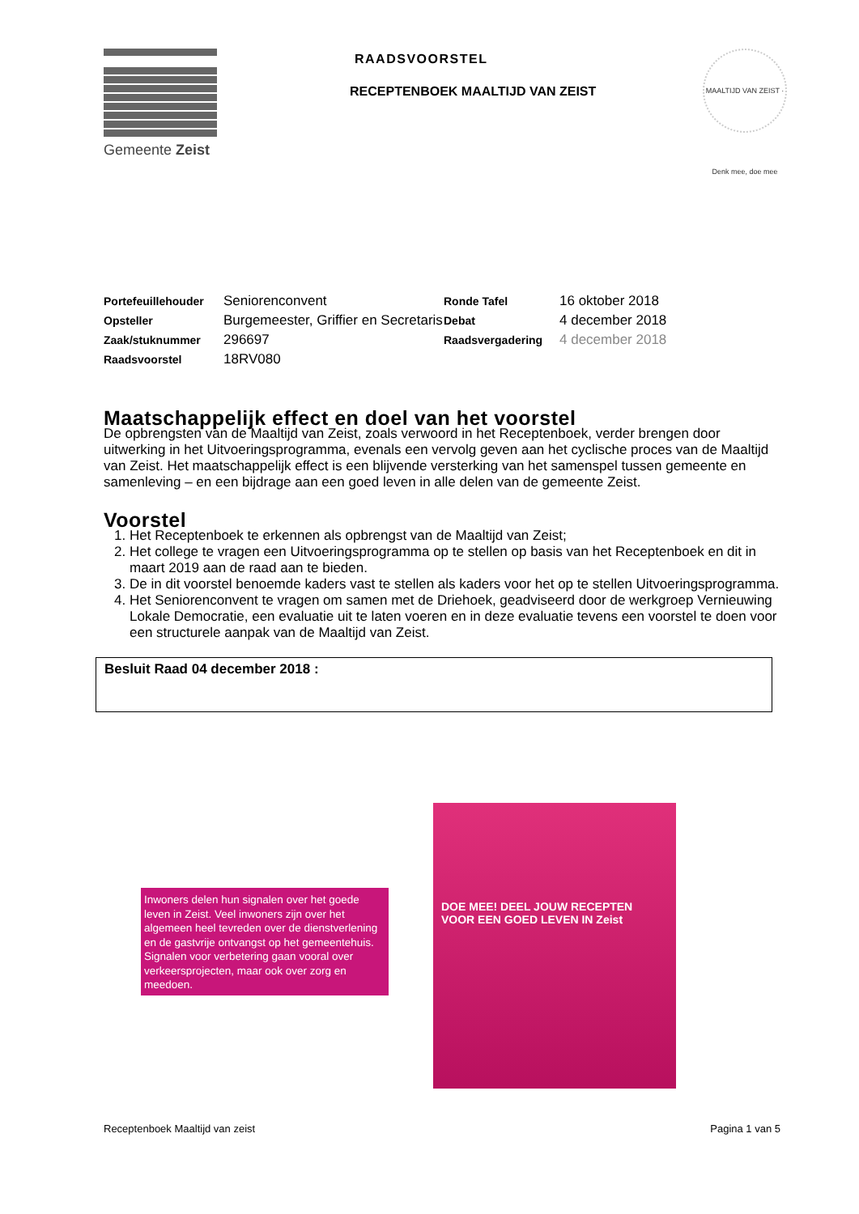Gemeente Zeist RAADSVOORSTEL
RECEPTENBOEK MAALTIJD VAN ZEIST
MAALTIJD VAN ZEIST · Denk mee, doe mee
| Portefeuillehouder | Seniorenconvent | Ronde Tafel | 16 oktober 2018 |
| Opsteller | Burgemeester, Griffier en Secretaris | Debat | 4 december 2018 |
| Zaak/stuknummer | 296697 | Raadsvergadering | 4 december 2018 |
| Raadsvoorstel | 18RV080 | | |
Maatschappelijk effect en doel van het voorstel
De opbrengsten van de Maaltijd van Zeist, zoals verwoord in het Receptenboek, verder brengen door uitwerking in het Uitvoeringsprogramma, evenals een vervolg geven aan het cyclische proces van de Maaltijd van Zeist. Het maatschappelijk effect is een blijvende versterking van het samenspel tussen gemeente en samenleving – en een bijdrage aan een goed leven in alle delen van de gemeente Zeist.
Voorstel
1. Het Receptenboek te erkennen als opbrengst van de Maaltijd van Zeist;
2. Het college te vragen een Uitvoeringsprogramma op te stellen op basis van het Receptenboek en dit in maart 2019 aan de raad aan te bieden.
3. De in dit voorstel benoemde kaders vast te stellen als kaders voor het op te stellen Uitvoeringsprogramma.
4. Het Seniorenconvent te vragen om samen met de Driehoek, geadviseerd door de werkgroep Vernieuwing Lokale Democratie, een evaluatie uit te laten voeren en in deze evaluatie tevens een voorstel te doen voor een structurele aanpak van de Maaltijd van Zeist.
Besluit Raad 04 december 2018 :
Inwoners delen hun signalen over het goede leven in Zeist. Veel inwoners zijn over het algemeen heel tevreden over de dienstverlening en de gastvrije ontvangst op het gemeentehuis. Signalen voor verbetering gaan vooral over verkeersprojecten, maar ook over zorg en meedoen.
DOE MEE! DEEL JOUW RECEPTEN VOOR EEN GOED LEVEN IN Zeist
Receptenboek Maaltijd van zeist Pagina 1 van 5